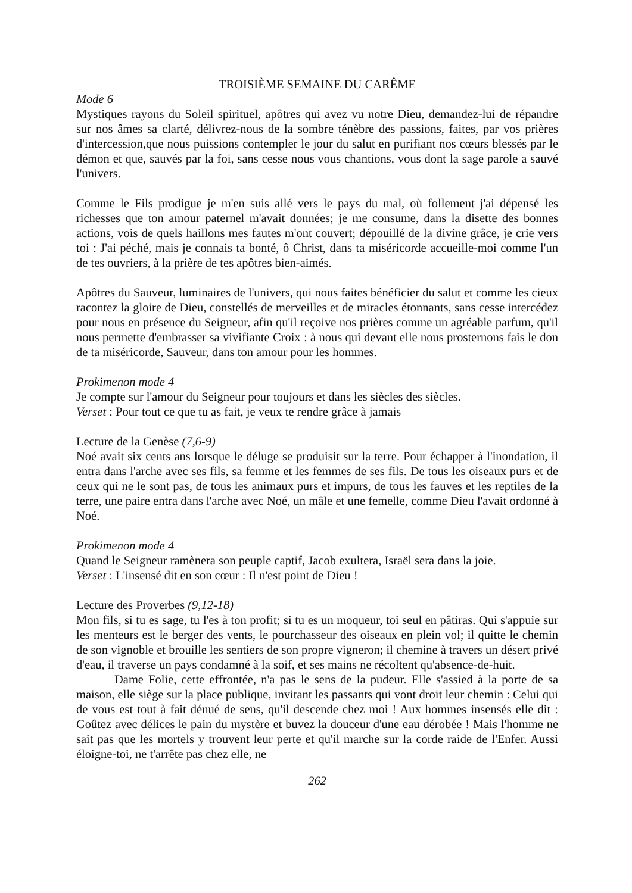TROISIÈME SEMAINE DU CARÊME
Mode 6
Mystiques rayons du Soleil spirituel, apôtres qui avez vu notre Dieu, demandez-lui de répandre sur nos âmes sa clarté, délivrez-nous de la sombre ténèbre des passions, faites, par vos prières d'intercession,que nous puissions contempler le jour du salut en purifiant nos cœurs blessés par le démon et que, sauvés par la foi, sans cesse nous vous chantions, vous dont la sage parole a sauvé l'univers.
Comme le Fils prodigue je m'en suis allé vers le pays du mal, où follement j'ai dépensé les richesses que ton amour paternel m'avait données; je me consume, dans la disette des bonnes actions, vois de quels haillons mes fautes m'ont couvert; dépouillé de la divine grâce, je crie vers toi : J'ai péché, mais je connais ta bonté, ô Christ, dans ta miséricorde accueille-moi comme l'un de tes ouvriers, à la prière de tes apôtres bien-aimés.
Apôtres du Sauveur, luminaires de l'univers, qui nous faites bénéficier du salut et comme les cieux racontez la gloire de Dieu, constellés de merveilles et de miracles étonnants, sans cesse intercédez pour nous en présence du Seigneur, afin qu'il reçoive nos prières comme un agréable parfum, qu'il nous permette d'embrasser sa vivifiante Croix : à nous qui devant elle nous prosternons fais le don de ta miséricorde, Sauveur, dans ton amour pour les hommes.
Prokimenon mode 4
Je compte sur l'amour du Seigneur pour toujours et dans les siècles des siècles.
Verset : Pour tout ce que tu as fait, je veux te rendre grâce à jamais
Lecture de la Genèse (7,6-9)
Noé avait six cents ans lorsque le déluge se produisit sur la terre. Pour échapper à l'inondation, il entra dans l'arche avec ses fils, sa femme et les femmes de ses fils. De tous les oiseaux purs et de ceux qui ne le sont pas, de tous les animaux purs et impurs, de tous les fauves et les reptiles de la terre, une paire entra dans l'arche avec Noé, un mâle et une femelle, comme Dieu l'avait ordonné à Noé.
Prokimenon mode 4
Quand le Seigneur ramènera son peuple captif, Jacob exultera, Israël sera dans la joie.
Verset : L'insensé dit en son cœur : Il n'est point de Dieu !
Lecture des Proverbes (9,12-18)
Mon fils, si tu es sage, tu l'es à ton profit; si tu es un moqueur, toi seul en pâtiras. Qui s'appuie sur les menteurs est le berger des vents, le pourchasseur des oiseaux en plein vol; il quitte le chemin de son vignoble et brouille les sentiers de son propre vigneron; il chemine à travers un désert privé d'eau, il traverse un pays condamné à la soif, et ses mains ne récoltent qu'absence-de-huit.
Dame Folie, cette effrontée, n'a pas le sens de la pudeur. Elle s'assied à la porte de sa maison, elle siège sur la place publique, invitant les passants qui vont droit leur chemin : Celui qui de vous est tout à fait dénué de sens, qu'il descende chez moi ! Aux hommes insensés elle dit : Goûtez avec délices le pain du mystère et buvez la douceur d'une eau dérobée ! Mais l'homme ne sait pas que les mortels y trouvent leur perte et qu'il marche sur la corde raide de l'Enfer. Aussi éloigne-toi, ne t'arrête pas chez elle, ne
262